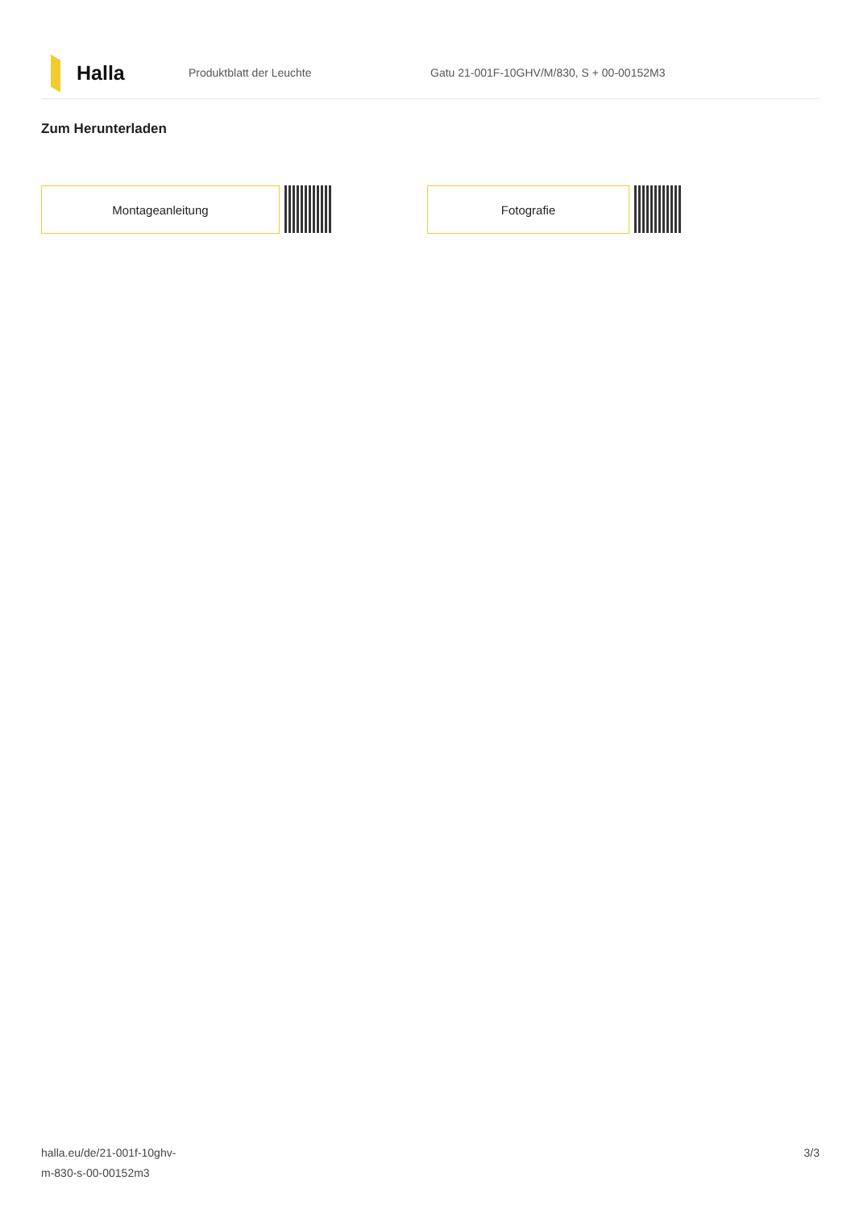Halla
Produktblatt der Leuchte
Gatu 21-001F-10GHV/M/830, S + 00-00152M3
Zum Herunterladen
Montageanleitung Fotografie
halla.eu/de/21-001f-10ghv-
m-830-s-00-00152m3
3/3